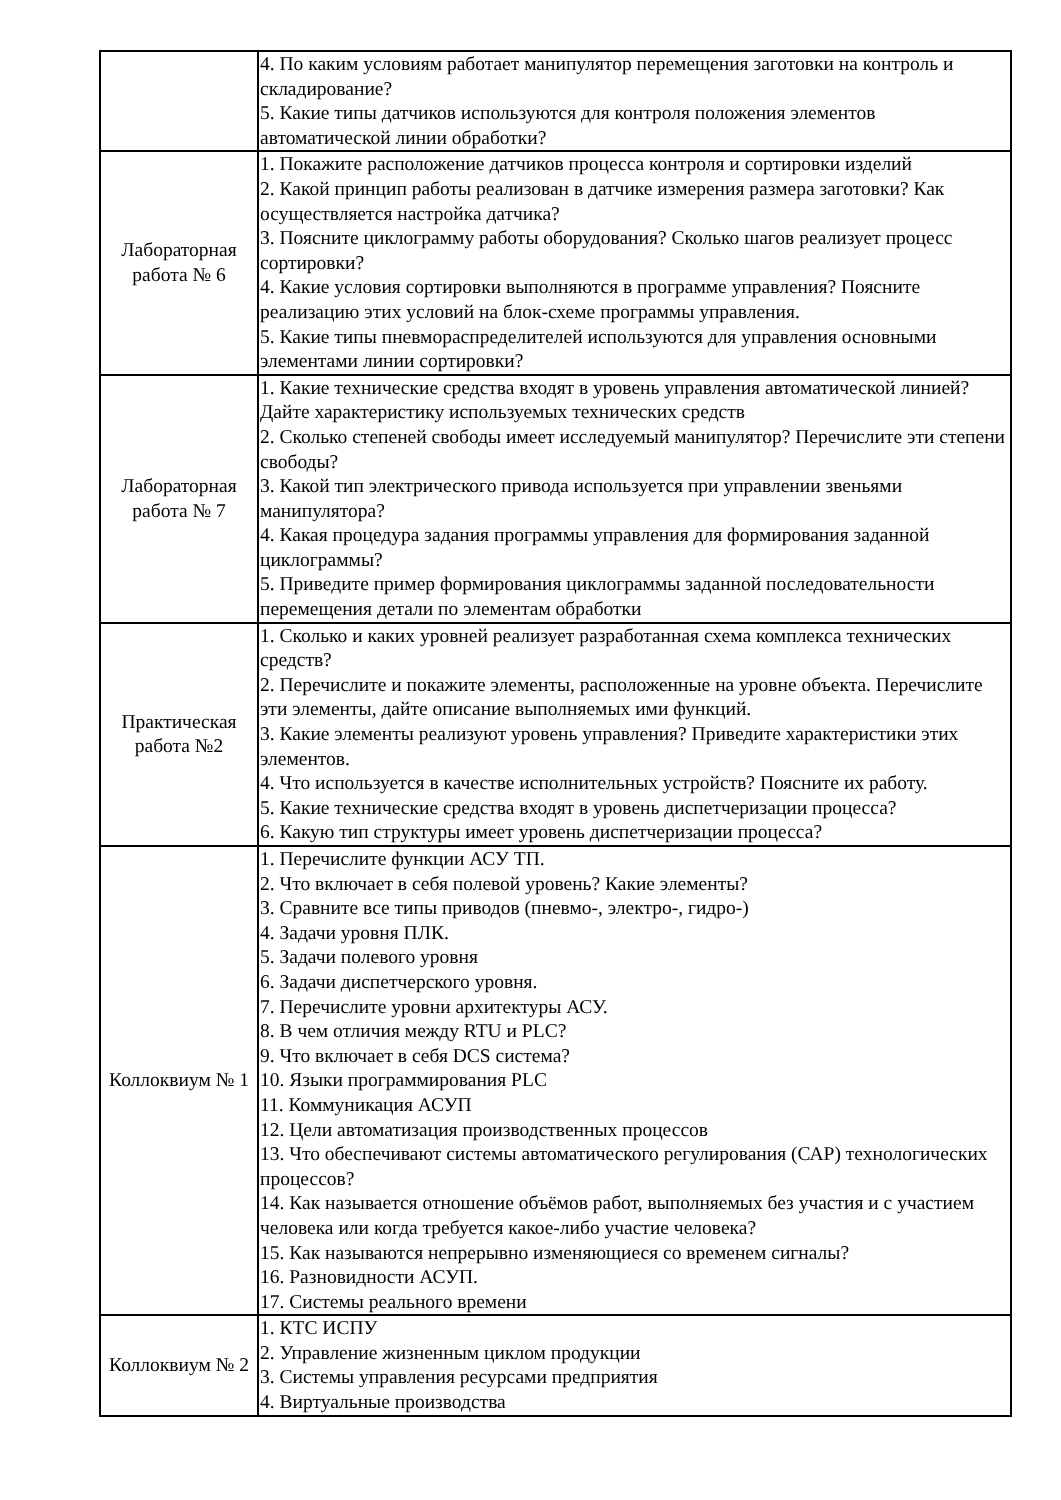| | 4. По каким условиям работает манипулятор перемещения заготовки на контроль и складирование? 5. Какие типы датчиков используются для контроля положения элементов автоматической линии обработки? |
| Лабораторная работа № 6 | 1. Покажите расположение датчиков процесса контроля и сортировки изделий 2. Какой принцип работы реализован в датчике измерения размера заготовки? Как осуществляется настройка датчика? 3. Поясните циклограмму работы оборудования? Сколько шагов реализует процесс сортировки? 4. Какие условия сортировки выполняются в программе управления? Поясните реализацию этих условий на блок-схеме программы управления. 5. Какие типы пневмораспределителей используются для управления основными элементами линии сортировки? |
| Лабораторная работа № 7 | 1. Какие технические средства входят в уровень управления автоматической линией? Дайте характеристику используемых технических средств 2. Сколько степеней свободы имеет исследуемый манипулятор? Перечислите эти степени свободы? 3. Какой тип электрического привода используется при управлении звеньями манипулятора? 4. Какая процедура задания программы управления для формирования заданной циклограммы? 5. Приведите пример формирования циклограммы заданной последовательности перемещения детали по элементам обработки |
| Практическая работа №2 | 1. Сколько и каких уровней реализует разработанная схема комплекса технических средств? 2. Перечислите и покажите элементы, расположенные на уровне объекта. Перечислите эти элементы, дайте описание выполняемых ими функций. 3. Какие элементы реализуют уровень управления? Приведите характеристики этих элементов. 4. Что используется в качестве исполнительных устройств? Поясните их работу. 5. Какие технические средства входят в уровень диспетчеризации процесса? 6. Какую тип структуры имеет уровень диспетчеризации процесса? |
| Коллоквиум № 1 | 1. Перечислите функции АСУ ТП. 2. Что включает в себя полевой уровень? Какие элементы? 3. Сравните все типы приводов (пневмо-, электро-, гидро-) 4. Задачи уровня ПЛК. 5. Задачи полевого уровня 6. Задачи диспетчерского уровня. 7. Перечислите уровни архитектуры АСУ. 8. В чем отличия между RTU и PLC? 9. Что включает в себя DCS система? 10. Языки программирования PLC 11. Коммуникация АСУП 12. Цели автоматизация производственных процессов 13. Что обеспечивают системы автоматического регулирования (САР) технологических процессов? 14. Как называется отношение объёмов работ, выполняемых без участия и с участием человека или когда требуется какое-либо участие человека? 15. Как называются непрерывно изменяющиеся со временем сигналы? 16. Разновидности АСУП. 17. Системы реального времени |
| Коллоквиум № 2 | 1. КТС ИСПУ 2. Управление жизненным циклом продукции 3. Системы управления ресурсами предприятия 4. Виртуальные производства |